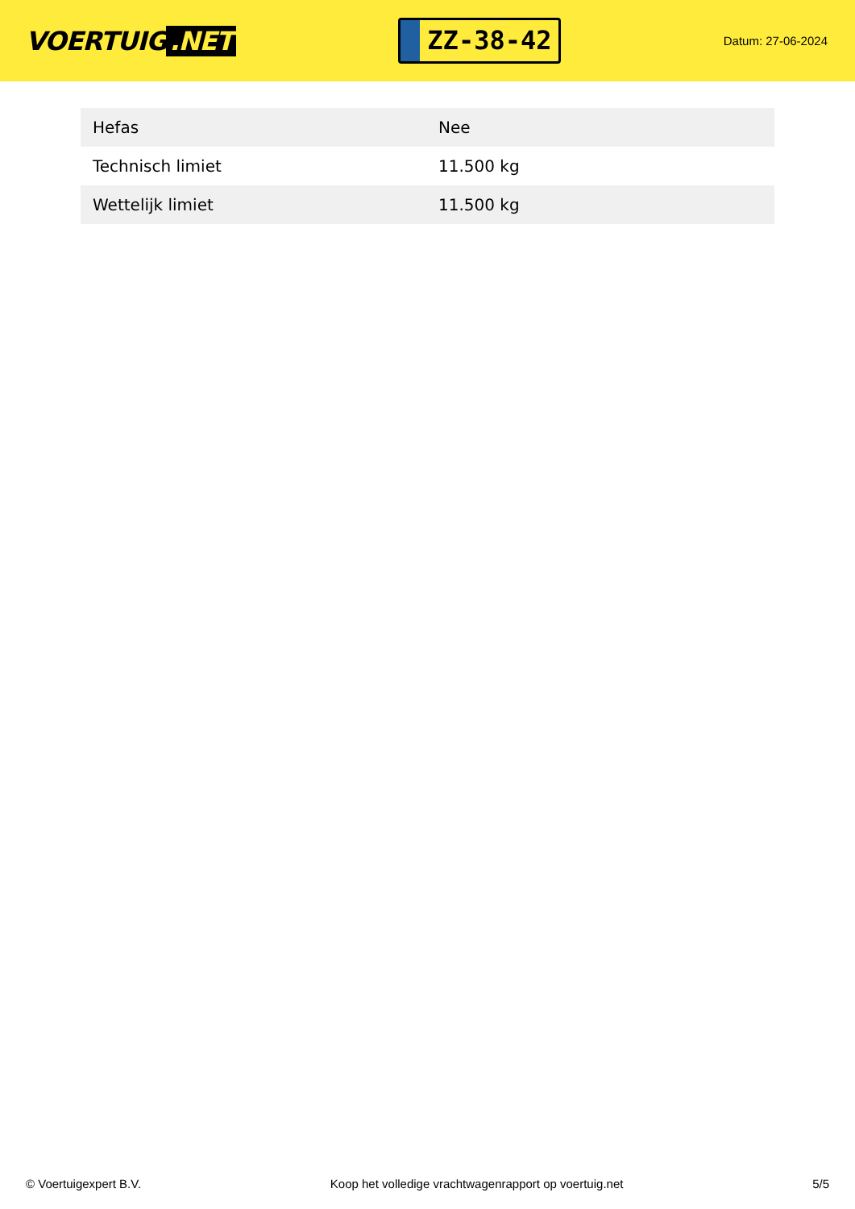VOERTUIG.NET
ZZ-38-42
Datum: 27-06-2024
| Hefas | Nee |
| Technisch limiet | 11.500 kg |
| Wettelijk limiet | 11.500 kg |
© Voertuigexpert B.V. Koop het volledige vrachtwagenrapport op voertuig.net 5/5